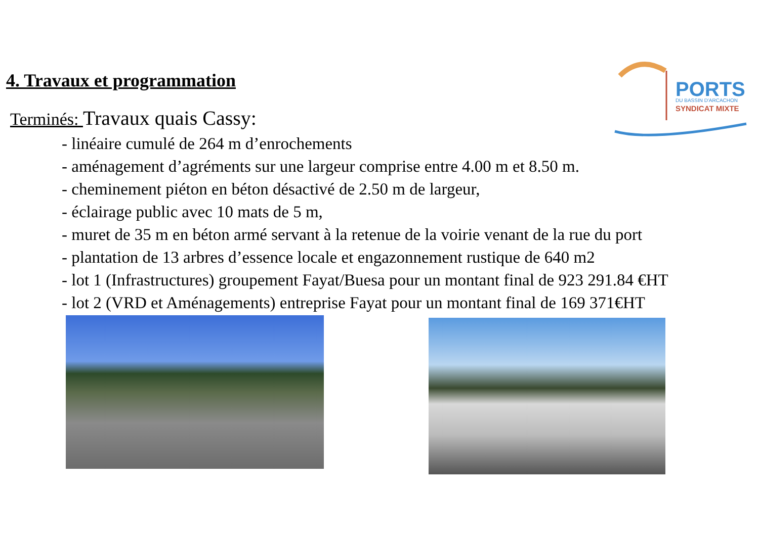4. Travaux et programmation
Terminés: Travaux quais Cassy:
- linéaire cumulé de 264 m d’enrochements
- aménagement d’agréments sur une largeur comprise entre 4.00 m et 8.50 m.
- cheminement piéton en béton désactivé de 2.50 m de largeur,
- éclairage public avec 10 mats de 5 m,
- muret de 35 m en béton armé servant à la retenue de la voirie venant de la rue du port
- plantation de 13 arbres d’essence locale et engazonnement rustique de 640 m2
- lot 1 (Infrastructures) groupement Fayat/Buesa pour un montant final de 923 291.84 €HT
- lot 2 (VRD et Aménagements) entreprise Fayat pour un montant final de 169 371€HT
PORTS
DU BASSIN D'ARCACHON
SYNDICAT MIXTE